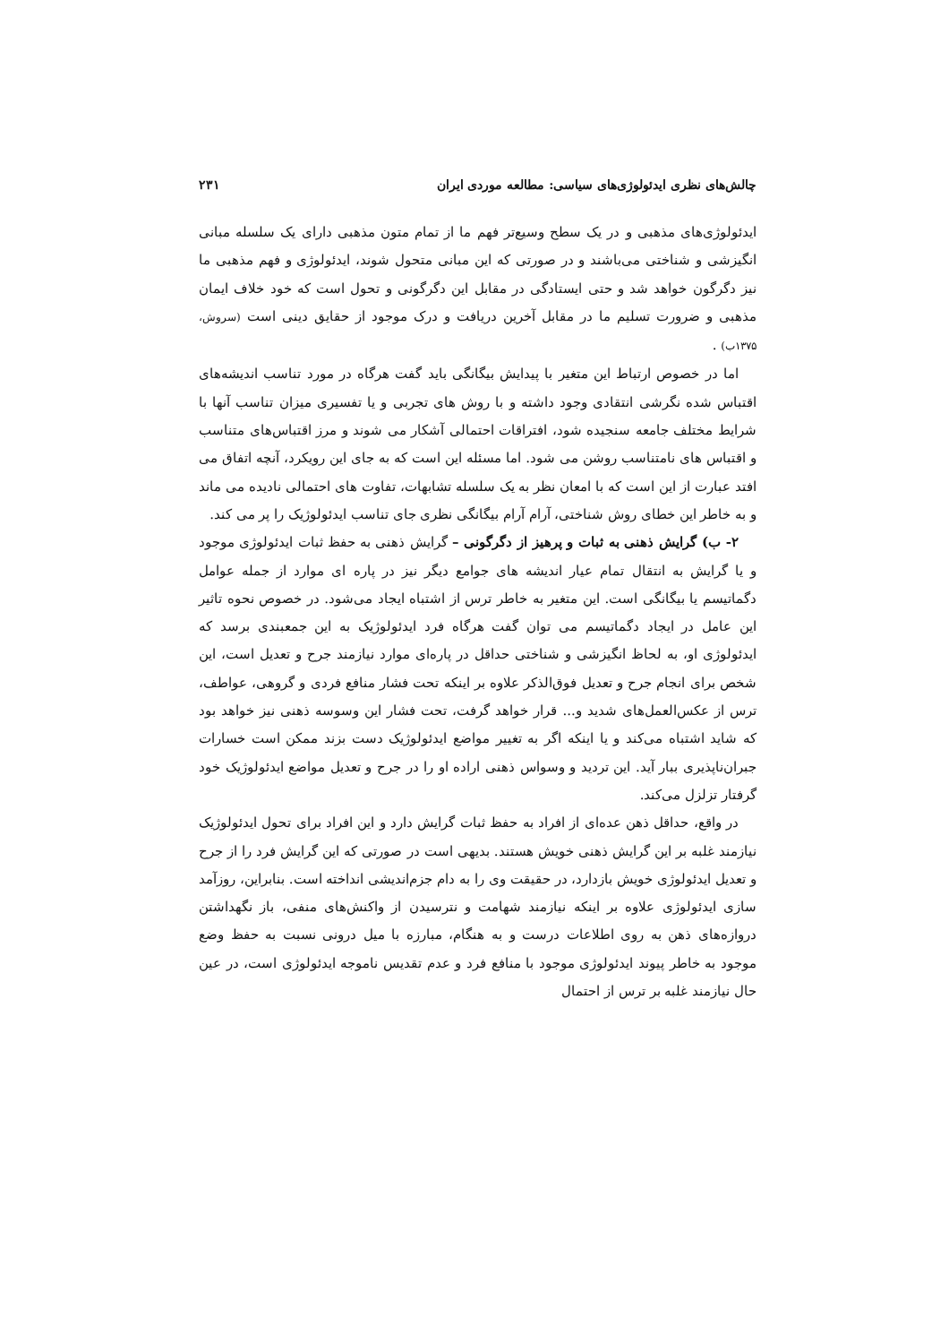چالش‌های نظری ایدئولوژی‌های سیاسی: مطالعه موردی ایران ۲۳۱
ایدئولوژی‌های مذهبی و در یک سطح وسیع‌تر فهم ما از تمام متون مذهبی دارای یک سلسله مبانی انگیزشی و شناختی می‌باشند و در صورتی که این مبانی متحول شوند، ایدئولوژی و فهم مذهبی ما نیز دگرگون خواهد شد و حتی ایستادگی در مقابل این دگرگونی و تحول است که خود خلاف ایمان مذهبی و ضرورت تسلیم ما در مقابل آخرین دریافت و درک موجود از حقایق دینی است (سروش، ۱۳۷۵ب) .
اما در خصوص ارتباط این متغیر با پیدایش بیگانگی باید گفت هرگاه در مورد تناسب اندیشه‌های اقتباس شده نگرشی انتقادی وجود داشته و با روش های تجربی و یا تفسیری میزان تناسب آنها با شرایط مختلف جامعه سنجیده شود، افتراقات احتمالی آشکار می شوند و مرز اقتباس‌های متناسب و اقتباس های نامتناسب روشن می شود. اما مسئله این است که به جای این رویکرد، آنچه اتفاق می افتد عبارت از این است که با امعان نظر به یک سلسله تشابهات، تفاوت های احتمالی نادیده می ماند و به خاطر این خطای روش شناختی، آرام آرام بیگانگی نظری جای تناسب ایدئولوژیک را پر می کند.
۲- ب) گرایش ذهنی به ثبات و پرهیز از دگرگونی – گرایش ذهنی به حفظ ثبات ایدئولوژی موجود و یا گرایش به انتقال تمام عیار اندیشه های جوامع دیگر نیز در پاره ای موارد از جمله عوامل دگماتیسم یا بیگانگی است. این متغیر به خاطر ترس از اشتباه ایجاد می‌شود. در خصوص نحوه تاثیر این عامل در ایجاد دگماتیسم می توان گفت هرگاه فرد ایدئولوژیک به این جمعبندی برسد که ایدئولوژی او، به لحاظ انگیزشی و شناختی حداقل در پاره‌ای موارد نیازمند جرح و تعدیل است، این شخص برای انجام جرح و تعدیل فوق‌الذکر علاوه بر اینکه تحت فشار منافع فردی و گروهی، عواطف، ترس از عکس‌العمل‌های شدید و... قرار خواهد گرفت، تحت فشار این وسوسه ذهنی نیز خواهد بود که شاید اشتباه می‌کند و یا اینکه اگر به تغییر مواضع ایدئولوژیک دست بزند ممکن است خسارات جبران‌ناپذیری ببار آید. این تردید و وسواس ذهنی اراده او را در جرح و تعدیل مواضع ایدئولوژیک خود گرفتار تزلزل می‌کند.
در واقع، حداقل ذهن عده‌ای از افراد به حفظ ثبات گرایش دارد و این افراد برای تحول ایدئولوژیک نیازمند غلبه بر این گرایش ذهنی خویش هستند. بدیهی است در صورتی که این گرایش فرد را از جرح و تعدیل ایدئولوژی خویش بازدارد، در حقیقت وی را به دام جزم‌اندیشی انداخته است. بنابراین، روزآمد سازی ایدئولوژی علاوه بر اینکه نیازمند شهامت و نترسیدن از واکنش‌های منفی، باز نگهداشتن دروازه‌های ذهن به روی اطلاعات درست و به هنگام، مبارزه با میل درونی نسبت به حفظ وضع موجود به خاطر پیوند ایدئولوژی موجود با منافع فرد و عدم تقدیس ناموجه ایدئولوژی است، در عین حال نیازمند غلبه بر ترس از احتمال